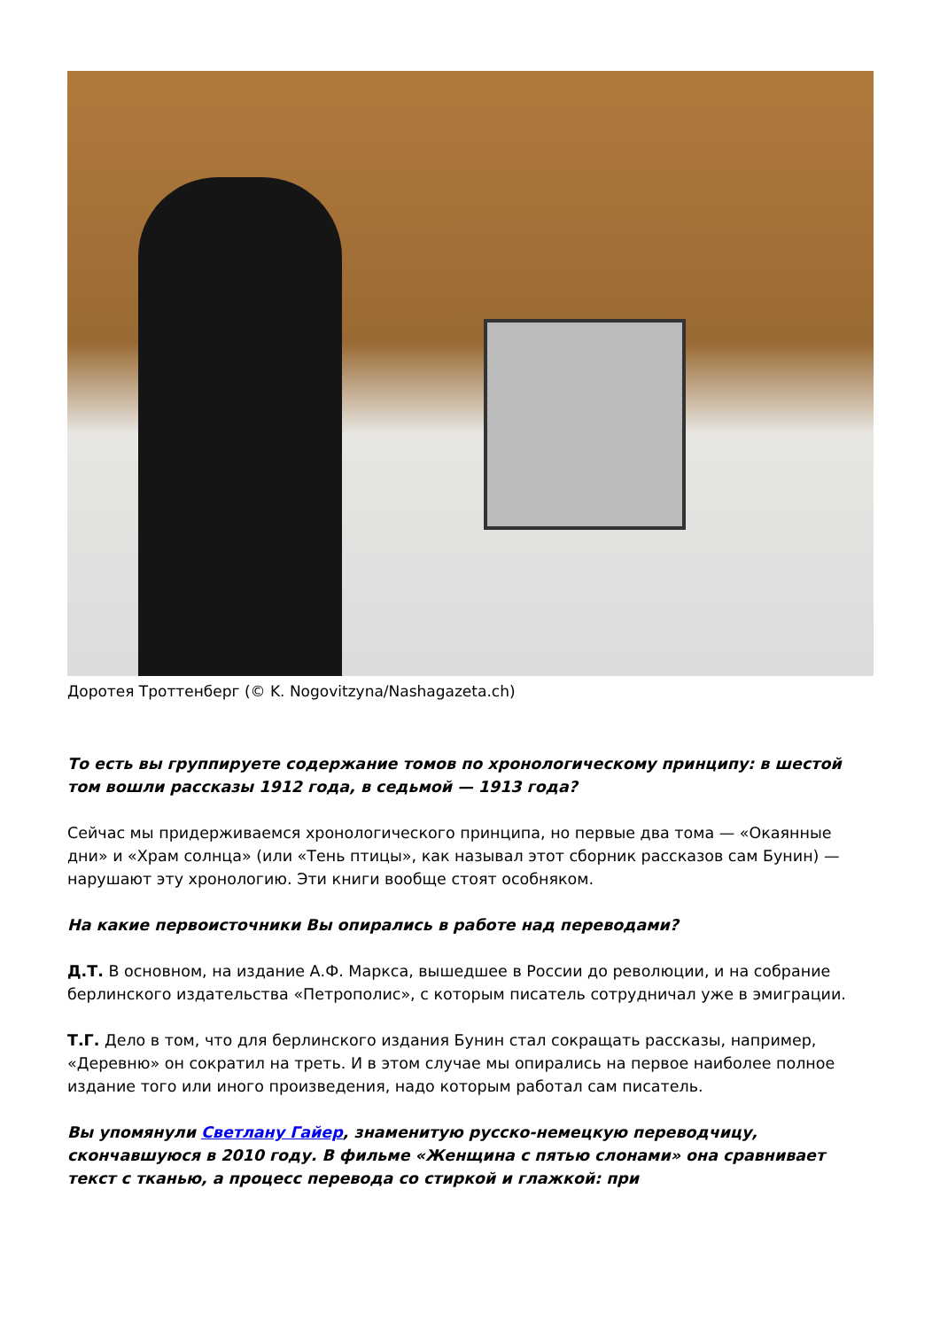Доротея Троттенберг (© K. Nogovitzyna/Nashagazeta.ch)
То есть вы группируете содержание томов по хронологическому принципу: в шестой том вошли рассказы 1912 года, в седьмой — 1913 года?
Сейчас мы придерживаемся хронологического принципа, но первые два тома — «Окаянные дни» и «Храм солнца» (или «Тень птицы», как называл этот сборник рассказов сам Бунин) — нарушают эту хронологию. Эти книги вообще стоят особняком.
На какие первоисточники Вы опирались в работе над переводами?
Д.Т. В основном, на издание А.Ф. Маркса, вышедшее в России до революции, и на собрание берлинского издательства «Петрополис», с которым писатель сотрудничал уже в эмиграции.
Т.Г. Дело в том, что для берлинского издания Бунин стал сокращать рассказы, например, «Деревню» он сократил на треть. И в этом случае мы опирались на первое наиболее полное издание того или иного произведения, надо которым работал сам писатель.
Вы упомянули Светлану Гайер, знаменитую русско-немецкую переводчицу, скончавшуюся в 2010 году. В фильме «Женщина с пятью слонами» она сравнивает текст с тканью, а процесс перевода со стиркой и глажкой: при